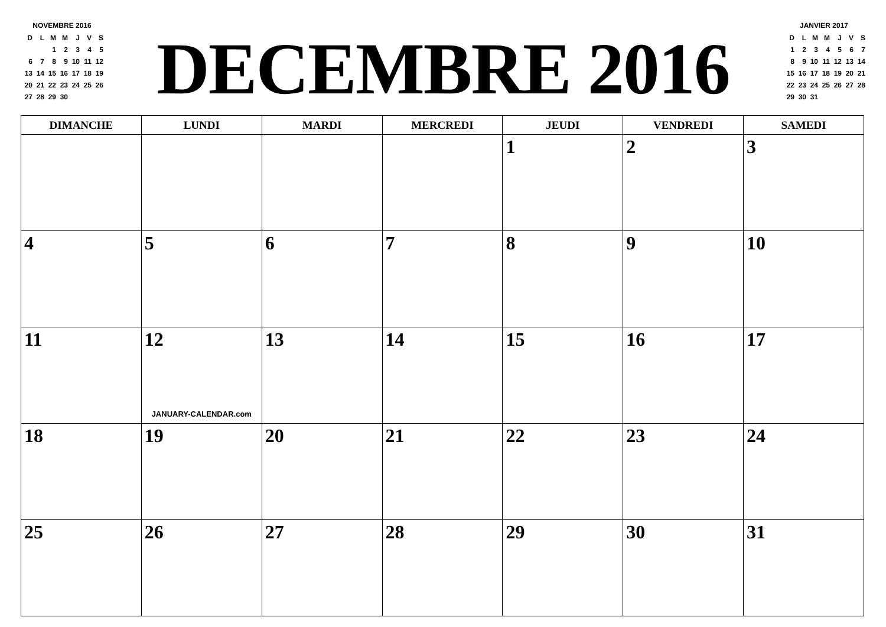NOVEMBRE 2016
| D | L | M | M | J | V | S |
| --- | --- | --- | --- | --- | --- | --- |
| | | 1 | 2 | 3 | 4 | 5 |
| 6 | 7 | 8 | 9 | 10 | 11 | 12 |
| 13 | 14 | 15 | 16 | 17 | 18 | 19 |
| 20 | 21 | 22 | 23 | 24 | 25 | 26 |
| 27 | 28 | 29 | 30 | | | |
DECEMBRE 2016
JANVIER 2017
| D | L | M | M | J | V | S |
| --- | --- | --- | --- | --- | --- | --- |
| 1 | 2 | 3 | 4 | 5 | 6 | 7 |
| 8 | 9 | 10 | 11 | 12 | 13 | 14 |
| 15 | 16 | 17 | 18 | 19 | 20 | 21 |
| 22 | 23 | 24 | 25 | 26 | 27 | 28 |
| 29 | 30 | 31 | | | | |
| DIMANCHE | LUNDI | MARDI | MERCREDI | JEUDI | VENDREDI | SAMEDI |
| --- | --- | --- | --- | --- | --- | --- |
| | | | | 1 | 2 | 3 |
| 4 | 5 | 6 | 7 | 8 | 9 | 10 |
| 11 | 12 JANUARY-CALENDAR.com | 13 | 14 | 15 | 16 | 17 |
| 18 | 19 | 20 | 21 | 22 | 23 | 24 |
| 25 | 26 | 27 | 28 | 29 | 30 | 31 |